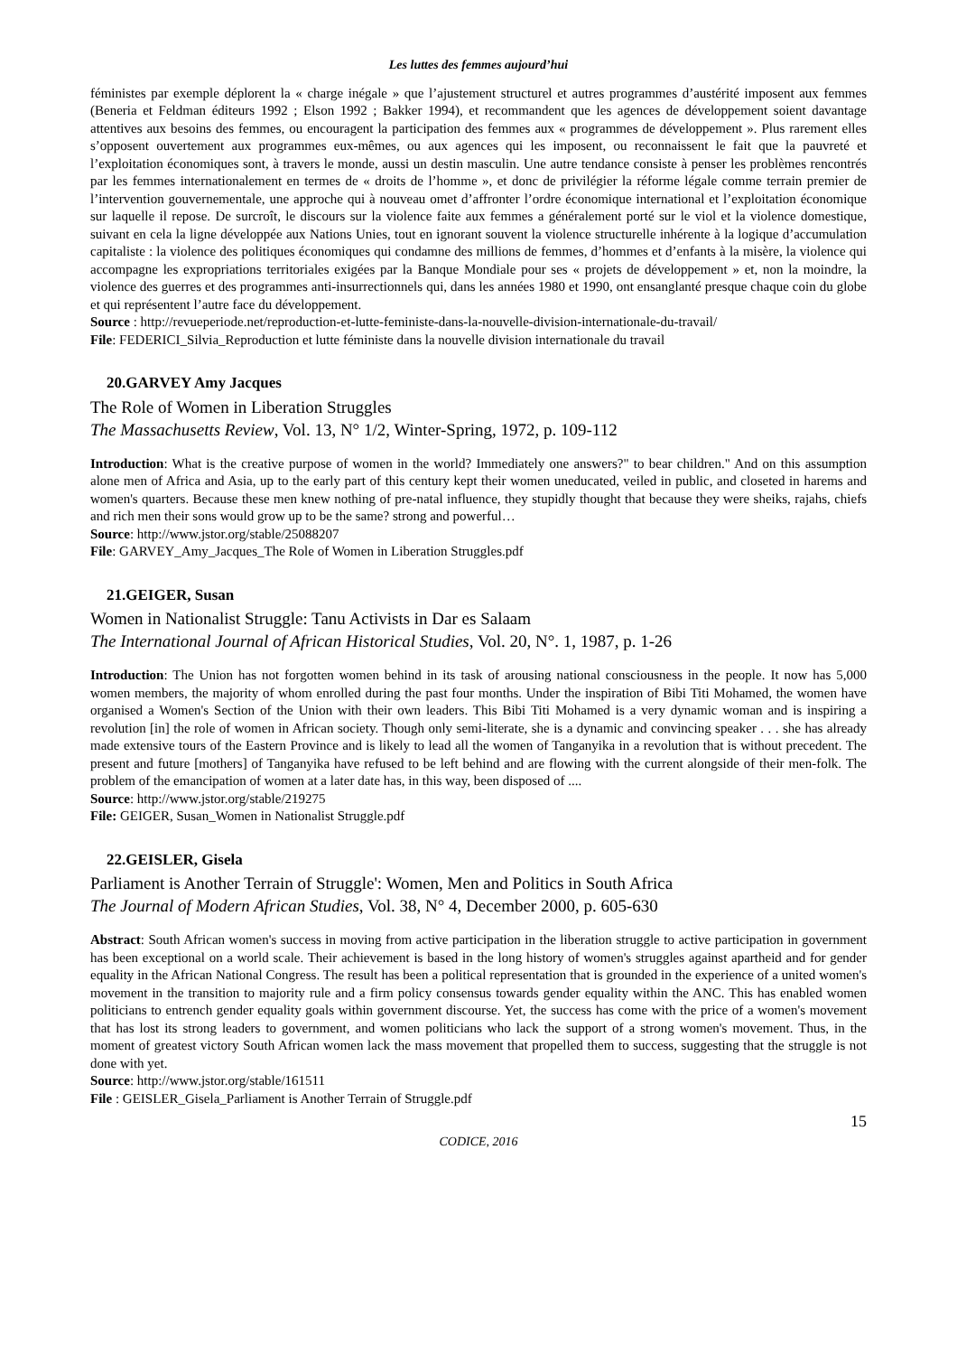Les luttes des femmes aujourd’hui
féministes par exemple déplorent la « charge inégale » que l’ajustement structurel et autres programmes d’austérité imposent aux femmes (Beneria et Feldman éditeurs 1992 ; Elson 1992 ; Bakker 1994), et recommandent que les agences de développement soient davantage attentives aux besoins des femmes, ou encouragent la participation des femmes aux « programmes de développement ». Plus rarement elles s’opposent ouvertement aux programmes eux-mêmes, ou aux agences qui les imposent, ou reconnaissent le fait que la pauvreté et l’exploitation économiques sont, à travers le monde, aussi un destin masculin. Une autre tendance consiste à penser les problèmes rencontrés par les femmes internationalement en termes de « droits de l’homme », et donc de privilégier la réforme légale comme terrain premier de l’intervention gouvernementale, une approche qui à nouveau omet d’affronter l’ordre économique international et l’exploitation économique sur laquelle il repose. De surcroît, le discours sur la violence faite aux femmes a généralement porté sur le viol et la violence domestique, suivant en cela la ligne développée aux Nations Unies, tout en ignorant souvent la violence structurelle inhérente à la logique d’accumulation capitaliste : la violence des politiques économiques qui condamne des millions de femmes, d’hommes et d’enfants à la misère, la violence qui accompagne les expropriations territoriales exigées par la Banque Mondiale pour ses « projets de développement » et, non la moindre, la violence des guerres et des programmes anti-insurrectionnels qui, dans les années 1980 et 1990, ont ensanglanté presque chaque coin du globe et qui représentent l’autre face du développement.
Source : http://revueperiode.net/reproduction-et-lutte-feministe-dans-la-nouvelle-division-internationale-du-travail/
File: FEDERICI_Silvia_Reproduction et lutte féministe dans la nouvelle division internationale du travail
20.GARVEY Amy Jacques
The Role of Women in Liberation Struggles
The Massachusetts Review, Vol. 13, N° 1/2, Winter-Spring, 1972, p. 109-112
Introduction: What is the creative purpose of women in the world? Immediately one answers?" to bear children." And on this assumption alone men of Africa and Asia, up to the early part of this century kept their women uneducated, veiled in public, and closeted in harems and women's quarters. Because these men knew nothing of pre-natal influence, they stupidly thought that because they were sheiks, rajahs, chiefs and rich men their sons would grow up to be the same? strong and powerful…
Source: http://www.jstor.org/stable/25088207
File: GARVEY_Amy_Jacques_The Role of Women in Liberation Struggles.pdf
21.GEIGER, Susan
Women in Nationalist Struggle: Tanu Activists in Dar es Salaam
The International Journal of African Historical Studies, Vol. 20, N°. 1, 1987, p. 1-26
Introduction: The Union has not forgotten women behind in its task of arousing national consciousness in the people. It now has 5,000 women members, the majority of whom enrolled during the past four months. Under the inspiration of Bibi Titi Mohamed, the women have organised a Women's Section of the Union with their own leaders. This Bibi Titi Mohamed is a very dynamic woman and is inspiring a revolution [in] the role of women in African society. Though only semi-literate, she is a dynamic and convincing speaker . . . she has already made extensive tours of the Eastern Province and is likely to lead all the women of Tanganyika in a revolution that is without precedent. The present and future [mothers] of Tanganyika have refused to be left behind and are flowing with the current alongside of their men-folk. The problem of the emancipation of women at a later date has, in this way, been disposed of ....
Source: http://www.jstor.org/stable/219275
File: GEIGER, Susan_Women in Nationalist Struggle.pdf
22.GEISLER, Gisela
Parliament is Another Terrain of Struggle': Women, Men and Politics in South Africa
The Journal of Modern African Studies, Vol. 38, N° 4, December 2000, p. 605-630
Abstract: South African women's success in moving from active participation in the liberation struggle to active participation in government has been exceptional on a world scale. Their achievement is based in the long history of women's struggles against apartheid and for gender equality in the African National Congress. The result has been a political representation that is grounded in the experience of a united women's movement in the transition to majority rule and a firm policy consensus towards gender equality within the ANC. This has enabled women politicians to entrench gender equality goals within government discourse. Yet, the success has come with the price of a women's movement that has lost its strong leaders to government, and women politicians who lack the support of a strong women's movement. Thus, in the moment of greatest victory South African women lack the mass movement that propelled them to success, suggesting that the struggle is not done with yet.
Source: http://www.jstor.org/stable/161511
File : GEISLER_Gisela_Parliament is Another Terrain of Struggle.pdf
15
CODICE, 2016